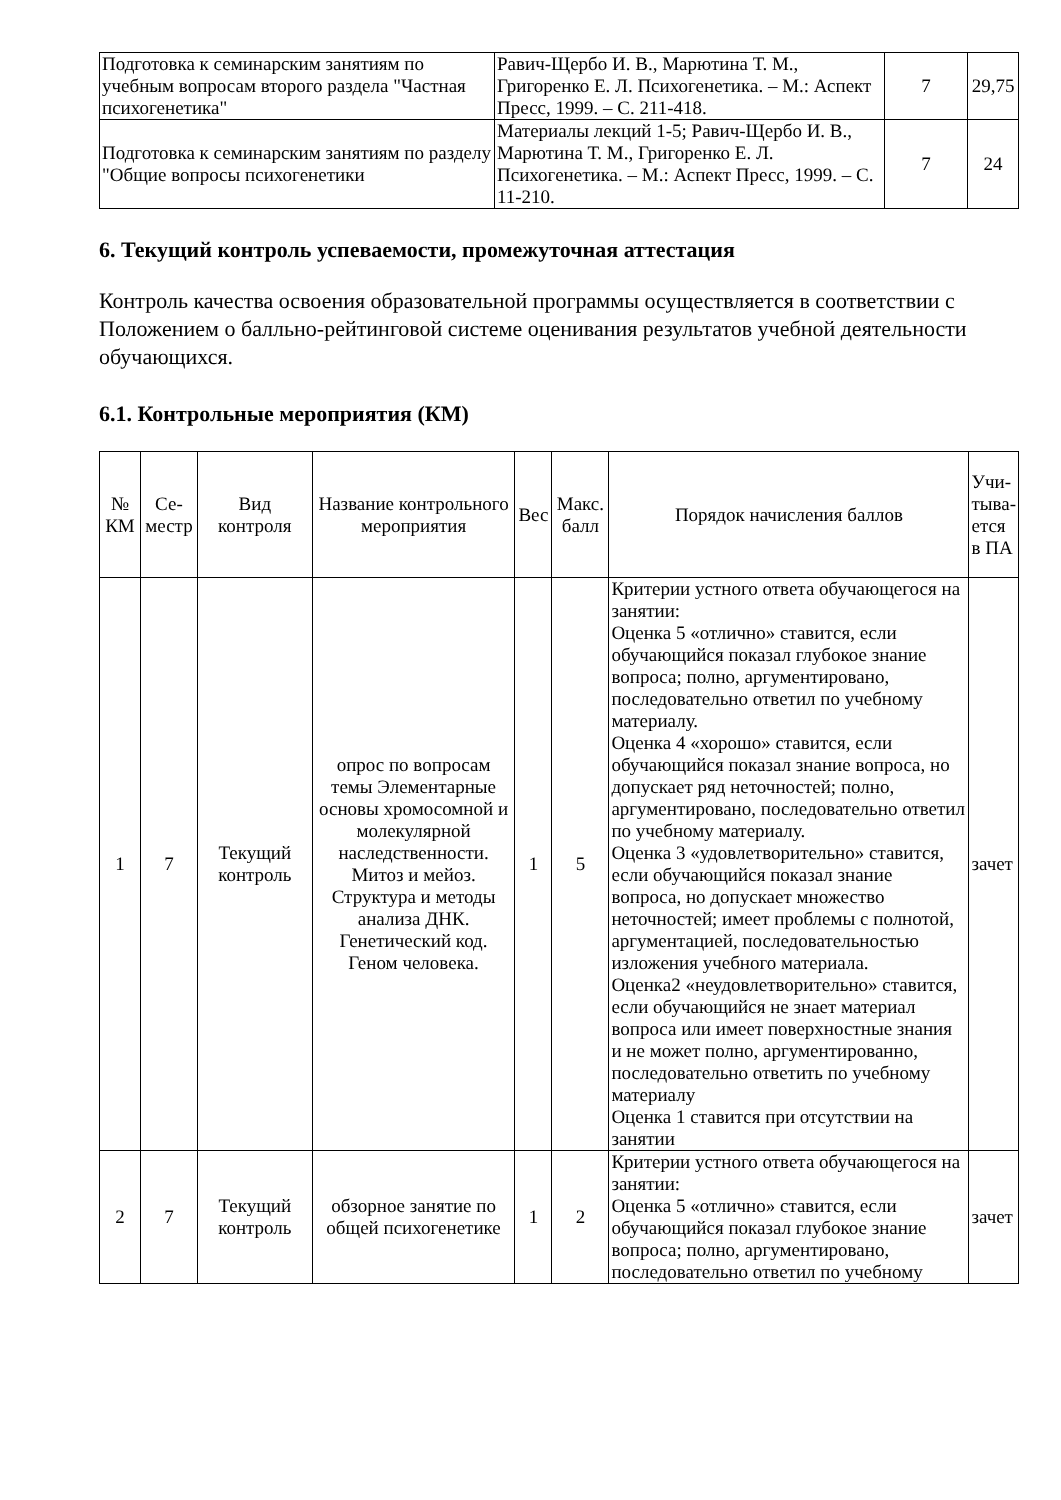| Подготовка к семинарским занятиям по учебным вопросам второго раздела "Частная психогенетика" | Равич-Щербо И. В., Марютина Т. М., Григоренко Е. Л. Психогенетика. – М.: Аспект Пресс, 1999. – С. 211-418. | 7 | 29,75 |
| Подготовка к семинарским занятиям по разделу "Общие вопросы психогенетики | Материалы лекций 1-5; Равич-Щербо И. В., Марютина Т. М., Григоренко Е. Л. Психогенетика. – М.: Аспект Пресс, 1999. – С. 11-210. | 7 | 24 |
6. Текущий контроль успеваемости, промежуточная аттестация
Контроль качества освоения образовательной программы осуществляется в соответствии с Положением о балльно-рейтинговой системе оценивания результатов учебной деятельности обучающихся.
6.1. Контрольные мероприятия (КМ)
| № КМ | Се-местр | Вид контроля | Название контрольного мероприятия | Вес | Макс. балл | Порядок начисления баллов | Учи-тыва-ется в ПА |
| --- | --- | --- | --- | --- | --- | --- | --- |
| 1 | 7 | Текущий контроль | опрос по вопросам темы Элементарные основы хромосомной и молекулярной наследственности. Митоз и мейоз. Структура и методы анализа ДНК. Генетический код. Геном человека. | 1 | 5 | Критерии устного ответа обучающегося на занятии: Оценка 5 «отлично» ставится, если обучающийся показал глубокое знание вопроса; полно, аргументировано, последовательно ответил по учебному материалу. Оценка 4 «хорошо» ставится, если обучающийся показал знание вопроса, но допускает ряд неточностей; полно, аргументировано, последовательно ответил по учебному материалу. Оценка 3 «удовлетворительно» ставится, если обучающийся показал знание вопроса, но допускает множество неточностей; имеет проблемы с полнотой, аргументацией, последовательностью изложения учебного материала. Оценка2 «неудовлетворительно» ставится, если обучающийся не знает материал вопроса или имеет поверхностные знания и не может полно, аргументированно, последовательно ответить по учебному материалу Оценка 1 ставится при отсутствии на занятии | зачет |
| 2 | 7 | Текущий контроль | обзорное занятие по общей психогенетике | 1 | 2 | Критерии устного ответа обучающегося на занятии: Оценка 5 «отлично» ставится, если обучающийся показал глубокое знание вопроса; полно, аргументировано, последовательно ответил по учебному | зачет |